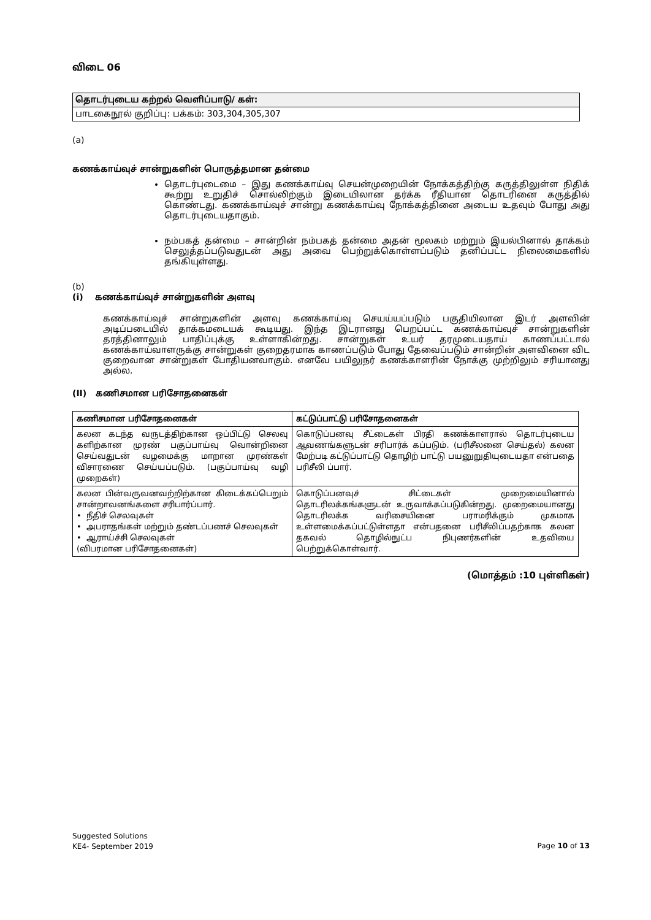விடை 06
தொடர்புடைய கற்றல் வெளிப்பாடு/ கள்:
பாடகைநூல் குறிப்பு: பக்கம்: 303,304,305,307
(a)
கணக்காய்வுச் சான்றுகளின் பொருத்தமான தன்மை
தொடர்புடைமை – இது கணக்காய்வு செயன்முறையின் நோக்கத்திற்கு கருத்திலுள்ள நிதிக் கூற்று உறுதிச் சொல்லிற்கும் இடையிலான தர்க்க ரீதியான தொடரினை கருத்தில் கொண்டது. கணக்காய்வுச் சான்று கணக்காய்வு நோக்கத்தினை அடைய உதவும் போது அது தொடர்புடையதாகும்.
நம்பகத் தன்மை – சான்றின் நம்பகத் தன்மை அதன் மூலகம் மற்றும் இயல்பினால் தாக்கம் செலுத்தப்படுவதுடன் அது அவை பெற்றுக்கொள்ளப்படும் தனிப்பட்ட நிலைமைகளில் தங்கியுள்ளது.
(b)
(i) கணக்காய்வுச் சான்றுகளின் அளவு
கணக்காய்வுச் சான்றுகளின் அளவு கணக்காய்வு செயய்யப்படும் பகுதியிலான இடர் அளவின் அடிப்படையில் தாக்கமடையக் கூடியது. இந்த இடரானது பெறப்பட்ட கணக்காய்வுச் சான்றுகளின் தரத்தினாலும் பாதிப்புக்கு உள்ளாகின்றது. சான்றுகள் உயர் தரமுடையதாய் காணப்பட்டால் கணக்காய்வாளருக்கு சான்றுகள் குறைதரமாக காணப்படும் போது தேவைப்படும் சான்றின் அளவினை விட குறைவான சான்றுகள் போதியனவாகும். எனவே பயிலுநர் கணக்காளரின் நோக்கு முற்றிலும் சரியானது அல்ல.
(II) கணிசமான பரிசோதனைகள்
| கணிசமான பரிசோதனைகள் | கட்டுப்பாட்டு பரிசோதனைகள் |
| --- | --- |
| கலன கடந்த வருடத்திற்கான ஒப்பிட்டு செலவு களிற்கான முரண் பகுப்பாய்வு வொன்றினை செய்வதுடன் வழமைக்கு மாறான முரண்கள் விசாரணை செய்யப்படும். (பகுப்பாய்வு வழி முறைகள்) | கொடுப்பனவு சீட்டைகள் பிரதி கணக்காளரால் தொடர்புடைய ஆவணங்களுடன் சரிபார்க் கப்படும். (பரிசீலனை செய்தல்) கலன மேற்படி கட்டுப்பாட்டு தொழிற் பாட்டு பயனுறுதியுடையதா என்பதை பரிசீலி ப்பார். |
| கலன பின்வருவனவற்றிற்கான கிடைக்கப்பெறும் சான்றாவனங்களை சரிபார்ப்பார். • நீதிச் செலவுகள் • அபராதங்கள் மற்றும் தண்டப்பணச் செலவுகள் • ஆராய்ச்சி செலவுகள் (விபரமான பரிசோதனைகள்) | கொடுப்பனவுச் சிட்டைகள் முறைமையினால் தொடரிலக்கங்களுடன் உருவாக்கப்படுகின்றது. முறைமையானது தொடரிலக்க வரிசையினை பராமரிக்கும் முகமாக உள்ளமைக்கப்பட்டுள்ளதா என்பதனை பரிசீலிப்பதற்காக கலன தகவல் தொழில்நுட்ப நிபுணர்களின் உதவியை பெற்றுக்கொள்வார். |
(மொத்தம் :10 புள்ளிகள்)
Suggested Solutions
KE4- September 2019
Page 10 of 13